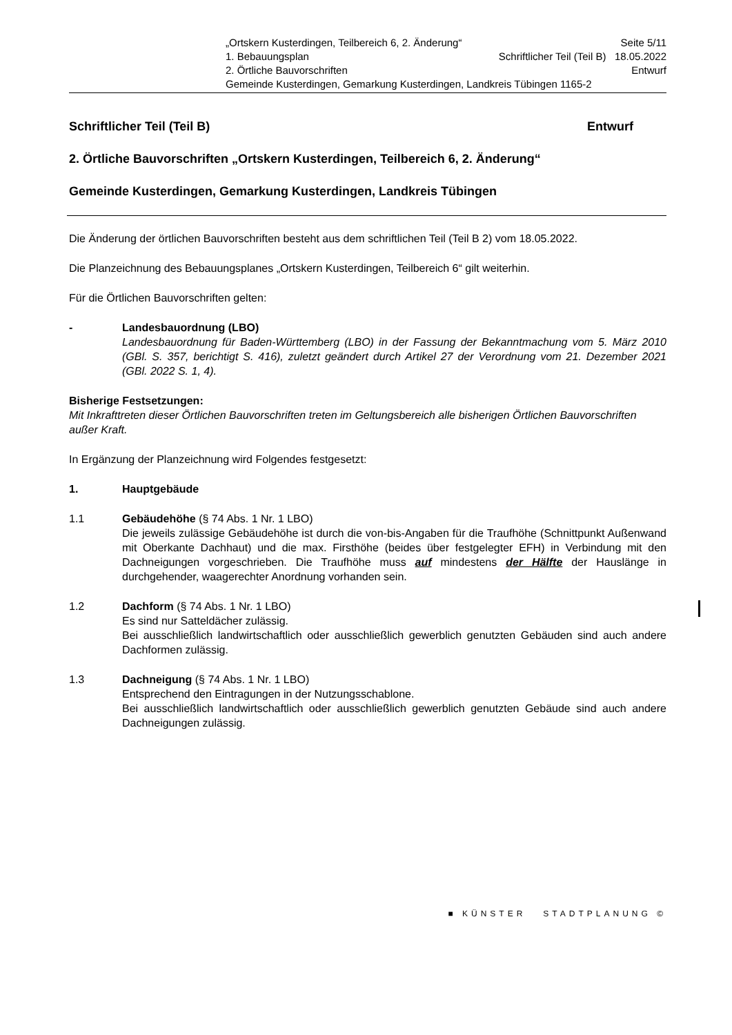„Ortskern Kusterdingen, Teilbereich 6, 2. Änderung“Seite 5/11
1. Bebauungsplan Schriftlicher Teil (Teil B) 18.05.2022
2. Örtliche Bauvorschriften Entwurf
Gemeinde Kusterdingen, Gemarkung Kusterdingen, Landkreis Tübingen 1165-2
Schriftlicher Teil (Teil B) Entwurf
2. Örtliche Bauvorschriften „Ortskern Kusterdingen, Teilbereich 6, 2. Änderung“
Gemeinde Kusterdingen, Gemarkung Kusterdingen, Landkreis Tübingen
Die Änderung der örtlichen Bauvorschriften besteht aus dem schriftlichen Teil (Teil B 2) vom 18.05.2022.
Die Planzeichnung des Bebauungsplanes „Ortskern Kusterdingen, Teilbereich 6“ gilt weiterhin.
Für die Örtlichen Bauvorschriften gelten:
- Landesbauordnung (LBO)
Landesbauordnung für Baden-Württemberg (LBO) in der Fassung der Bekanntmachung vom 5. März 2010 (GBl. S. 357, berichtigt S. 416), zuletzt geändert durch Artikel 27 der Verordnung vom 21. Dezember 2021 (GBl. 2022 S. 1, 4).
Bisherige Festsetzungen:
Mit Inkrafttreten dieser Örtlichen Bauvorschriften treten im Geltungsbereich alle bisherigen Örtlichen Bauvorschriften außer Kraft.
In Ergänzung der Planzeichnung wird Folgendes festgesetzt:
1. Hauptgebäude
1.1 Gebäudehöhe (§ 74 Abs. 1 Nr. 1 LBO)
Die jeweils zulässige Gebäudehöhe ist durch die von-bis-Angaben für die Traufhöhe (Schnittpunkt Außenwand mit Oberkante Dachhaut) und die max. Firsthöhe (beides über festgelegter EFH) in Verbindung mit den Dachneigungen vorgeschrieben. Die Traufhöhe muss auf mindestens der Hälfte der Hauslänge in durchgehender, waagerechter Anordnung vorhanden sein.
1.2 Dachform (§ 74 Abs. 1 Nr. 1 LBO)
Es sind nur Satteldächer zulässig.
Bei ausschließlich landwirtschaftlich oder ausschließlich gewerblich genutzten Gebäuden sind auch andere Dachformen zulässig.
1.3 Dachneigung (§ 74 Abs. 1 Nr. 1 LBO)
Entsprechend den Eintragungen in der Nutzungsschablone.
Bei ausschließlich landwirtschaftlich oder ausschließlich gewerblich genutzten Gebäude sind auch andere Dachneigungen zulässig.
■ KÜNSTER STADTPLANUNG ©